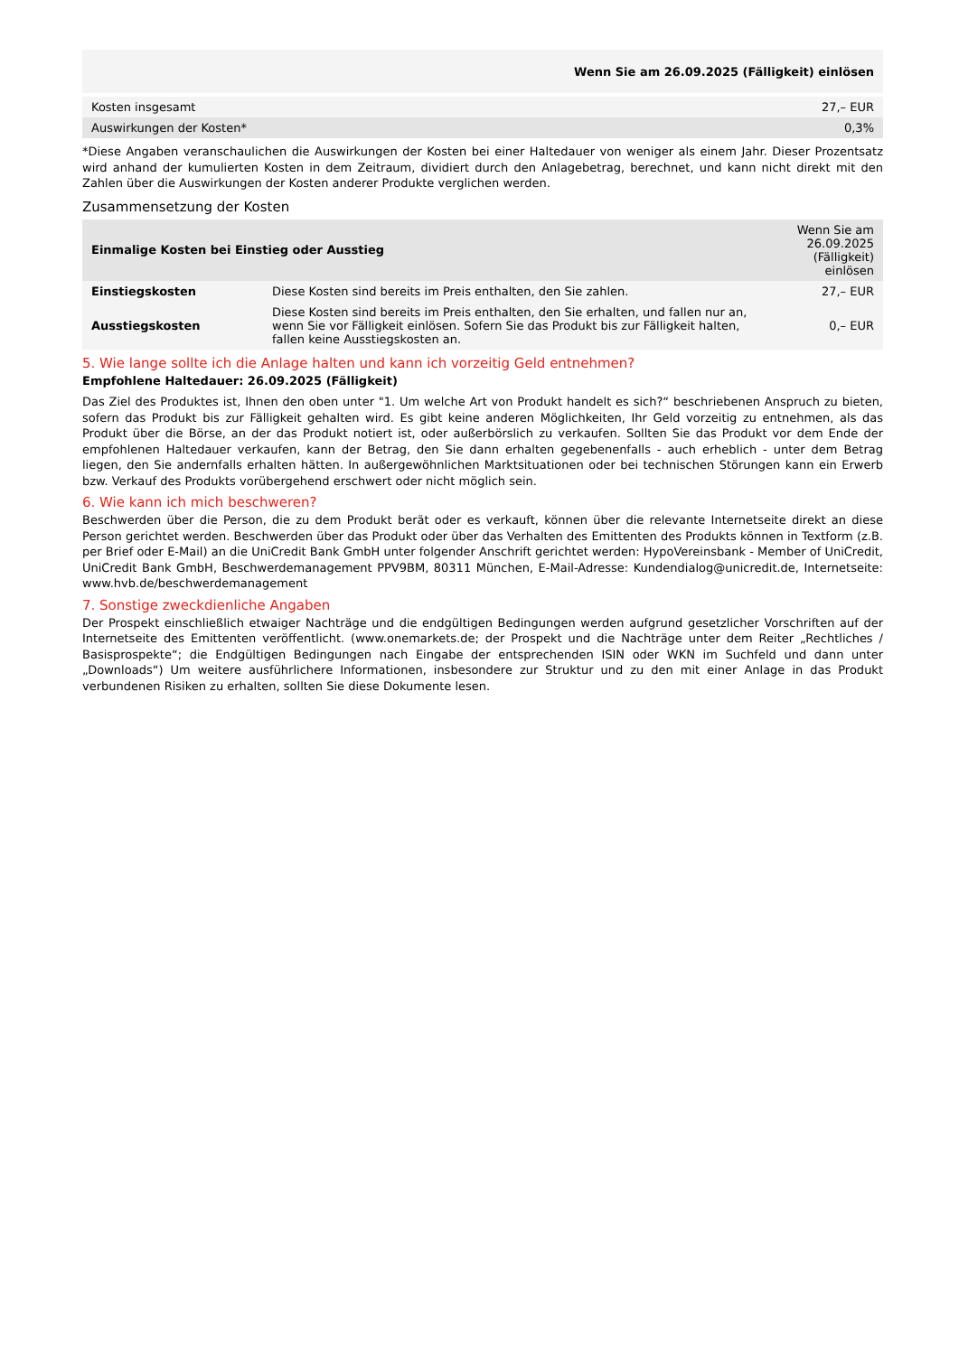| | Wenn Sie am 26.09.2025 (Fälligkeit) einlösen |
| Kosten insgesamt | 27,– EUR |
| Auswirkungen der Kosten* | 0,3% |
*Diese Angaben veranschaulichen die Auswirkungen der Kosten bei einer Haltedauer von weniger als einem Jahr. Dieser Prozentsatz wird anhand der kumulierten Kosten in dem Zeitraum, dividiert durch den Anlagebetrag, berechnet, und kann nicht direkt mit den Zahlen über die Auswirkungen der Kosten anderer Produkte verglichen werden.
Zusammensetzung der Kosten
| Einmalige Kosten bei Einstieg oder Ausstieg | | Wenn Sie am 26.09.2025 (Fälligkeit) einlösen |
| --- | --- | --- |
| Einstiegskosten | Diese Kosten sind bereits im Preis enthalten, den Sie zahlen. | 27,– EUR |
| Ausstiegskosten | Diese Kosten sind bereits im Preis enthalten, den Sie erhalten, und fallen nur an, wenn Sie vor Fälligkeit einlösen. Sofern Sie das Produkt bis zur Fälligkeit halten, fallen keine Ausstiegskosten an. | 0,– EUR |
5. Wie lange sollte ich die Anlage halten und kann ich vorzeitig Geld entnehmen?
Empfohlene Haltedauer: 26.09.2025 (Fälligkeit)
Das Ziel des Produktes ist, Ihnen den oben unter "1. Um welche Art von Produkt handelt es sich?“ beschriebenen Anspruch zu bieten, sofern das Produkt bis zur Fälligkeit gehalten wird. Es gibt keine anderen Möglichkeiten, Ihr Geld vorzeitig zu entnehmen, als das Produkt über die Börse, an der das Produkt notiert ist, oder außerbörslich zu verkaufen. Sollten Sie das Produkt vor dem Ende der empfohlenen Haltedauer verkaufen, kann der Betrag, den Sie dann erhalten gegebenenfalls - auch erheblich - unter dem Betrag liegen, den Sie andernfalls erhalten hätten. In außergewöhnlichen Marktsituationen oder bei technischen Störungen kann ein Erwerb bzw. Verkauf des Produkts vorübergehend erschwert oder nicht möglich sein.
6. Wie kann ich mich beschweren?
Beschwerden über die Person, die zu dem Produkt berät oder es verkauft, können über die relevante Internetseite direkt an diese Person gerichtet werden. Beschwerden über das Produkt oder über das Verhalten des Emittenten des Produkts können in Textform (z.B. per Brief oder E-Mail) an die UniCredit Bank GmbH unter folgender Anschrift gerichtet werden: HypoVereinsbank - Member of UniCredit, UniCredit Bank GmbH, Beschwerdemanagement PPV9BM, 80311 München, E-Mail-Adresse: Kundendialog@unicredit.de, Internetseite: www.hvb.de/beschwerdemanagement
7. Sonstige zweckdienliche Angaben
Der Prospekt einschließlich etwaiger Nachträge und die endgültigen Bedingungen werden aufgrund gesetzlicher Vorschriften auf der Internetseite des Emittenten veröffentlicht. (www.onemarkets.de; der Prospekt und die Nachträge unter dem Reiter „Rechtliches / Basisprospekte“; die Endgültigen Bedingungen nach Eingabe der entsprechenden ISIN oder WKN im Suchfeld und dann unter „Downloads“) Um weitere ausführlichere Informationen, insbesondere zur Struktur und zu den mit einer Anlage in das Produkt verbundenen Risiken zu erhalten, sollten Sie diese Dokumente lesen.